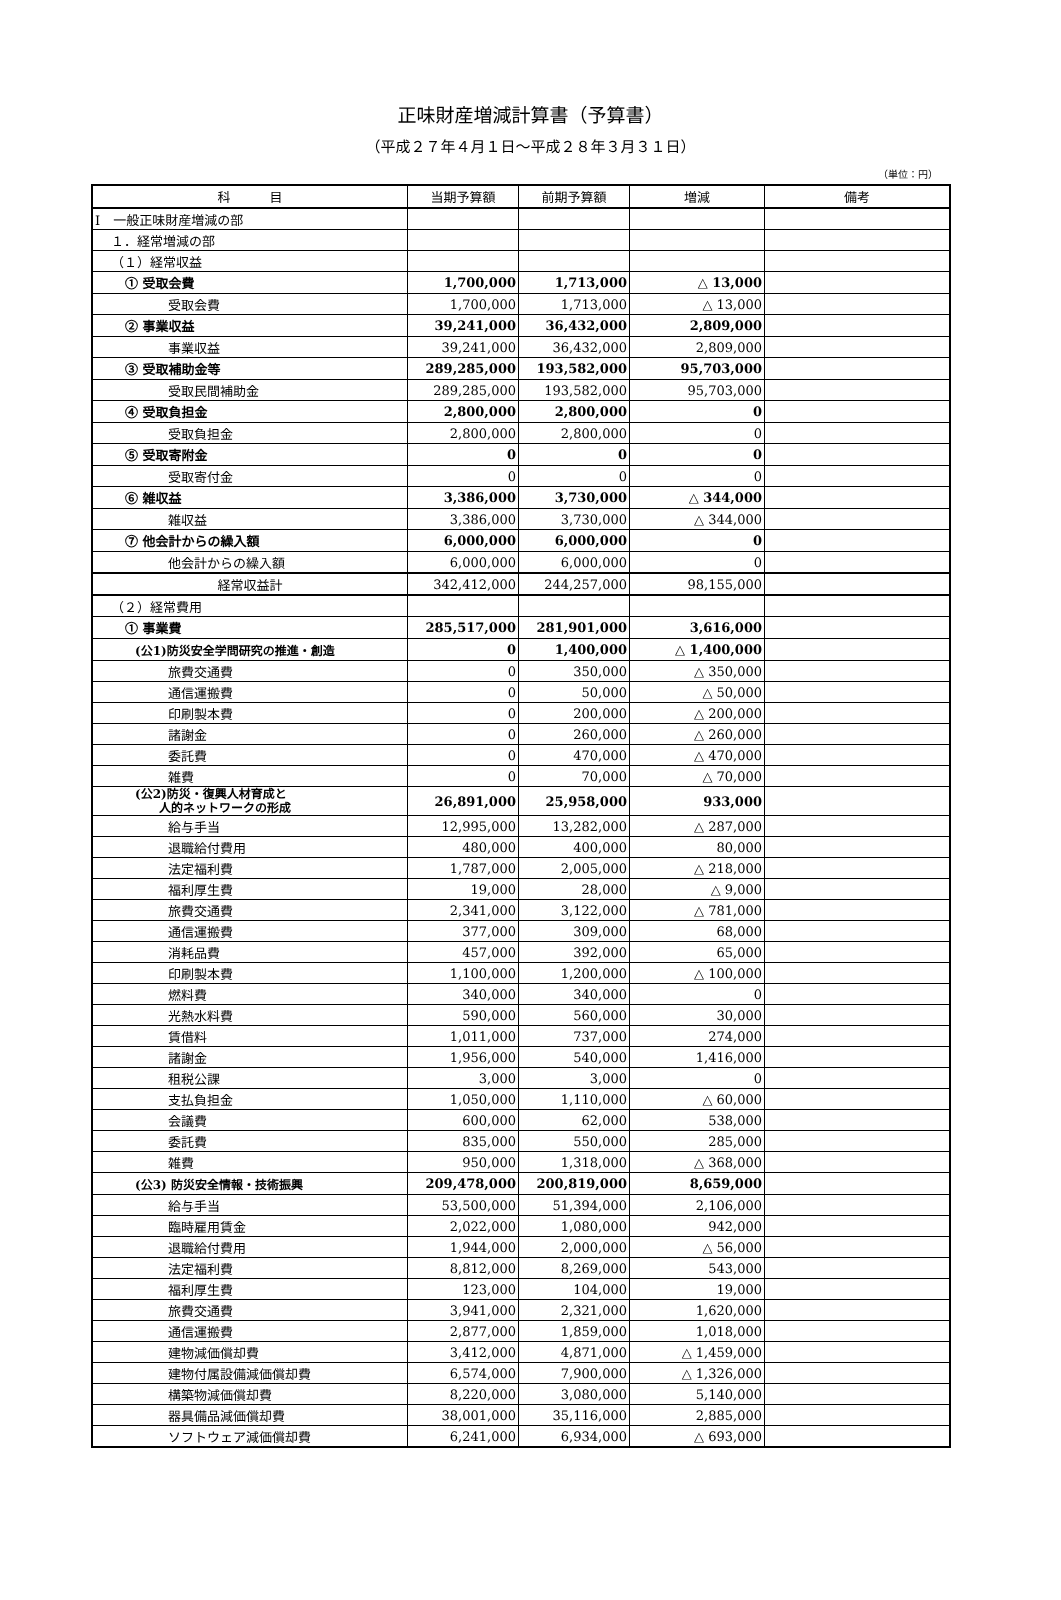正味財産増減計算書（予算書）
（平成２７年４月１日～平成２８年３月３１日）
（単位：円）
| 科 目 | 当期予算額 | 前期予算額 | 増減 | 備考 |
| --- | --- | --- | --- | --- |
| Ⅰ 一般正味財産増減の部 | | | | |
| １．経常増減の部 | | | | |
| （１）経常収益 | | | | |
| ① 受取会費 | 1,700,000 | 1,713,000 | △ 13,000 | |
| 受取会費 | 1,700,000 | 1,713,000 | △ 13,000 | |
| ② 事業収益 | 39,241,000 | 36,432,000 | 2,809,000 | |
| 事業収益 | 39,241,000 | 36,432,000 | 2,809,000 | |
| ③ 受取補助金等 | 289,285,000 | 193,582,000 | 95,703,000 | |
| 受取民間補助金 | 289,285,000 | 193,582,000 | 95,703,000 | |
| ④ 受取負担金 | 2,800,000 | 2,800,000 | 0 | |
| 受取負担金 | 2,800,000 | 2,800,000 | 0 | |
| ⑤ 受取寄附金 | 0 | 0 | 0 | |
| 受取寄付金 | 0 | 0 | 0 | |
| ⑥ 雑収益 | 3,386,000 | 3,730,000 | △ 344,000 | |
| 雑収益 | 3,386,000 | 3,730,000 | △ 344,000 | |
| ⑦ 他会計からの繰入額 | 6,000,000 | 6,000,000 | 0 | |
| 他会計からの繰入額 | 6,000,000 | 6,000,000 | 0 | |
| 経常収益計 | 342,412,000 | 244,257,000 | 98,155,000 | |
| （２）経常費用 | | | | |
| ① 事業費 | 285,517,000 | 281,901,000 | 3,616,000 | |
| (公1)防災安全学問研究の推進・創造 | 0 | 1,400,000 | △ 1,400,000 | |
| 旅費交通費 | 0 | 350,000 | △ 350,000 | |
| 通信運搬費 | 0 | 50,000 | △ 50,000 | |
| 印刷製本費 | 0 | 200,000 | △ 200,000 | |
| 諸謝金 | 0 | 260,000 | △ 260,000 | |
| 委託費 | 0 | 470,000 | △ 470,000 | |
| 雑費 | 0 | 70,000 | △ 70,000 | |
| (公2)防災・復興人材育成と 人的ネットワークの形成 | 26,891,000 | 25,958,000 | 933,000 | |
| 給与手当 | 12,995,000 | 13,282,000 | △ 287,000 | |
| 退職給付費用 | 480,000 | 400,000 | 80,000 | |
| 法定福利費 | 1,787,000 | 2,005,000 | △ 218,000 | |
| 福利厚生費 | 19,000 | 28,000 | △ 9,000 | |
| 旅費交通費 | 2,341,000 | 3,122,000 | △ 781,000 | |
| 通信運搬費 | 377,000 | 309,000 | 68,000 | |
| 消耗品費 | 457,000 | 392,000 | 65,000 | |
| 印刷製本費 | 1,100,000 | 1,200,000 | △ 100,000 | |
| 燃料費 | 340,000 | 340,000 | 0 | |
| 光熱水料費 | 590,000 | 560,000 | 30,000 | |
| 賃借料 | 1,011,000 | 737,000 | 274,000 | |
| 諸謝金 | 1,956,000 | 540,000 | 1,416,000 | |
| 租税公課 | 3,000 | 3,000 | 0 | |
| 支払負担金 | 1,050,000 | 1,110,000 | △ 60,000 | |
| 会議費 | 600,000 | 62,000 | 538,000 | |
| 委託費 | 835,000 | 550,000 | 285,000 | |
| 雑費 | 950,000 | 1,318,000 | △ 368,000 | |
| (公3) 防災安全情報・技術振興 | 209,478,000 | 200,819,000 | 8,659,000 | |
| 給与手当 | 53,500,000 | 51,394,000 | 2,106,000 | |
| 臨時雇用賃金 | 2,022,000 | 1,080,000 | 942,000 | |
| 退職給付費用 | 1,944,000 | 2,000,000 | △ 56,000 | |
| 法定福利費 | 8,812,000 | 8,269,000 | 543,000 | |
| 福利厚生費 | 123,000 | 104,000 | 19,000 | |
| 旅費交通費 | 3,941,000 | 2,321,000 | 1,620,000 | |
| 通信運搬費 | 2,877,000 | 1,859,000 | 1,018,000 | |
| 建物減価償却費 | 3,412,000 | 4,871,000 | △ 1,459,000 | |
| 建物付属設備減価償却費 | 6,574,000 | 7,900,000 | △ 1,326,000 | |
| 構築物減価償却費 | 8,220,000 | 3,080,000 | 5,140,000 | |
| 器具備品減価償却費 | 38,001,000 | 35,116,000 | 2,885,000 | |
| ソフトウェア減価償却費 | 6,241,000 | 6,934,000 | △ 693,000 | |